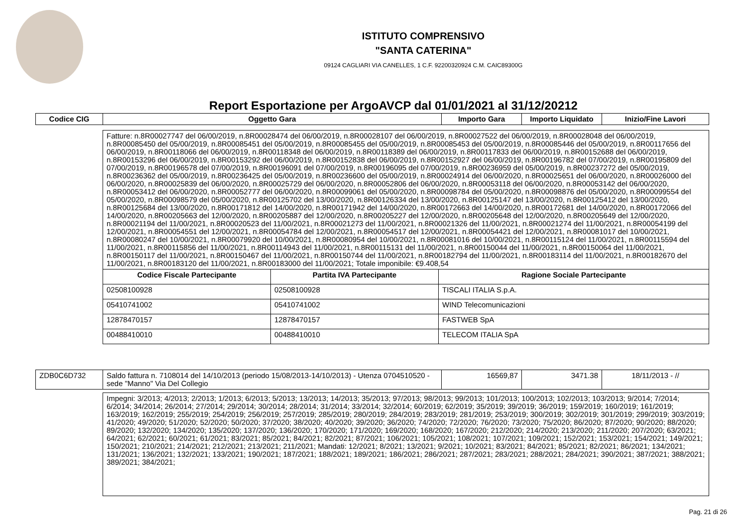ISTITUTO COMPRENSIVO
"SANTA CATERINA"
09124 CAGLIARI VIA CANELLES, 1 C.F. 92200320924 C.M. CAIC89300G
Report Esportazione per ArgoAVCP dal 01/01/2021 al 31/12/20212
| Codice CIG | Oggetto Gara | Importo Gara | Importo Liquidato | Inizio/Fine Lavori |
| --- | --- | --- | --- | --- |
| Fatture: n.8R00027747 del 06/00/2019, n.8R00028474 del 06/00/2019, n.8R00028107 del 06/00/2019, n.8R00027522 del 06/00/2019, n.8R00028048 del 06/00/2019, n.8R00085450 del 05/00/2019, n.8R00085451 del 05/00/2019, n.8R00085455 del 05/00/2019, n.8R00085453 del 05/00/2019, n.8R00085446 del 05/00/2019, n.8R00117656 del 06/00/2019, n.8R00118066 del 06/00/2019, n.8R00118348 del 06/00/2019, n.8R00118389 del 06/00/2019, n.8R00117833 del 06/00/2019, n.8R00152688 del 06/00/2019, n.8R00153296 del 06/00/2019, n.8R00153292 del 06/00/2019, n.8R00152838 del 06/00/2019, n.8R00152927 del 06/00/2019, n.8R00196782 del 07/00/2019, n.8R00195809 del 07/00/2019, n.8R00196578 del 07/00/2019, n.8R00196091 del 07/00/2019, n.8R00196095 del 07/00/2019, n.8R00236959 del 05/00/2019, n.8R00237272 del 05/00/2019, n.8R00236362 del 05/00/2019, n.8R00236425 del 05/00/2019, n.8R00236600 del 05/00/2019, n.8R00024914 del 06/00/2020, n.8R00025651 del 06/00/2020, n.8R00026000 del 06/00/2020, n.8R00025839 del 06/00/2020, n.8R00025729 del 06/00/2020, n.8R00052806 del 06/00/2020, n.8R00053118 del 06/00/2020, n.8R00053142 del 06/00/2020, n.8R00053412 del 06/00/2020, n.8R00052777 del 06/00/2020, n.8R00099061 del 05/00/2020, n.8R00098784 del 05/00/2020, n.8R00098876 del 05/00/2020, n.8R00099554 del 05/00/2020, n.8R00098579 del 05/00/2020, n.8R00125702 del 13/00/2020, n.8R00126334 del 13/00/2020, n.8R00125147 del 13/00/2020, n.8R00125412 del 13/00/2020, n.8R00125684 del 13/00/2020, n.8R00171812 del 14/00/2020, n.8R00171942 del 14/00/2020, n.8R00172663 del 14/00/2020, n.8R00172681 del 14/00/2020, n.8R00172066 del 14/00/2020, n.8R00205663 del 12/00/2020, n.8R00205887 del 12/00/2020, n.8R00205227 del 12/00/2020, n.8R00205648 del 12/00/2020, n.8R00205649 del 12/00/2020, n.8R00021194 del 11/00/2021, n.8R00020523 del 11/00/2021, n.8R00021273 del 11/00/2021, n.8R00021326 del 11/00/2021, n.8R00021274 del 11/00/2021, n.8R00054199 del 12/00/2021, n.8R00054551 del 12/00/2021, n.8R00054784 del 12/00/2021, n.8R00054517 del 12/00/2021, n.8R00054421 del 12/00/2021, n.8R00081017 del 10/00/2021, n.8R00080247 del 10/00/2021, n.8R00079920 del 10/00/2021, n.8R00080954 del 10/00/2021, n.8R00081016 del 10/00/2021, n.8R00115124 del 11/00/2021, n.8R00115594 del 11/00/2021, n.8R00115856 del 11/00/2021, n.8R00114943 del 11/00/2021, n.8R00115131 del 11/00/2021, n.8R00150044 del 11/00/2021, n.8R00150064 del 11/00/2021, n.8R00150117 del 11/00/2021, n.8R00150467 del 11/00/2021, n.8R00150744 del 11/00/2021, n.8R00182794 del 11/00/2021, n.8R00183114 del 11/00/2021, n.8R00182670 del 11/00/2021, n.8R00183120 del 11/00/2021, n.8R00183000 del 11/00/2021; Totale imponibile: €9.408,54 | | |
| Codice Fiscale Partecipante | Partita IVA Partecipante | Ragione Sociale Partecipante |
| 02508100928 | 02508100928 | TISCALI ITALIA S.p.A. |
| 05410741002 | 05410741002 | WIND Telecomunicazioni |
| 12878470157 | 12878470157 | FASTWEB SpA |
| 00488410010 | 00488410010 | TELECOM ITALIA SpA |
| ZDB0C6D732 | Saldo fattura n. 7108014 del 14/10/2013 (periodo 15/08/2013-14/10/2013) - Utenza 0704510520 - sede "Manno" Via Del Collegio | 16569,87 | 3471.38 | 18/11/2013 - // |
| Impegni: 3/2013; 4/2013; 2/2013; 1/2013; 6/2013; 5/2013; 13/2013; 14/2013; 35/2013; 97/2013; 98/2013; 99/2013; 101/2013; 100/2013; 102/2013; 103/2013; 9/2014; 7/2014; 6/2014; 34/2014; 26/2014; 27/2014; 29/2014; 30/2014; 28/2014; 31/2014; 33/2014; 32/2014; 60/2019; 62/2019; 35/2019; 39/2019; 36/2019; 159/2019; 160/2019; 161/2019; 163/2019; 162/2019; 255/2019; 254/2019; 256/2019; 257/2019; 285/2019; 280/2019; 284/2019; 283/2019; 281/2019; 253/2019; 300/2019; 302/2019; 301/2019; 299/2019; 303/2019; 41/2020; 49/2020; 51/2020; 52/2020; 50/2020; 37/2020; 38/2020; 40/2020; 39/2020; 36/2020; 74/2020; 72/2020; 76/2020; 73/2020; 75/2020; 86/2020; 87/2020; 90/2020; 88/2020; 89/2020; 132/2020; 134/2020; 135/2020; 137/2020; 136/2020; 170/2020; 171/2020; 169/2020; 168/2020; 167/2020; 212/2020; 214/2020; 213/2020; 211/2020; 207/2020; 63/2021; 64/2021; 62/2021; 60/2021; 61/2021; 83/2021; 85/2021; 84/2021; 82/2021; 87/2021; 106/2021; 105/2021; 108/2021; 107/2021; 109/2021; 152/2021; 153/2021; 154/2021; 149/2021; 150/2021; 210/2021; 214/2021; 212/2021; 213/2021; 211/2021; Mandati: 12/2021; 8/2021; 13/2021; 9/2021; 10/2021; 83/2021; 84/2021; 85/2021; 82/2021; 86/2021; 134/2021; 131/2021; 136/2021; 132/2021; 133/2021; 190/2021; 187/2021; 188/2021; 189/2021; 186/2021; 286/2021; 287/2021; 283/2021; 288/2021; 284/2021; 390/2021; 387/2021; 388/2021; 389/2021; 384/2021; |
Pag. 21 di 26